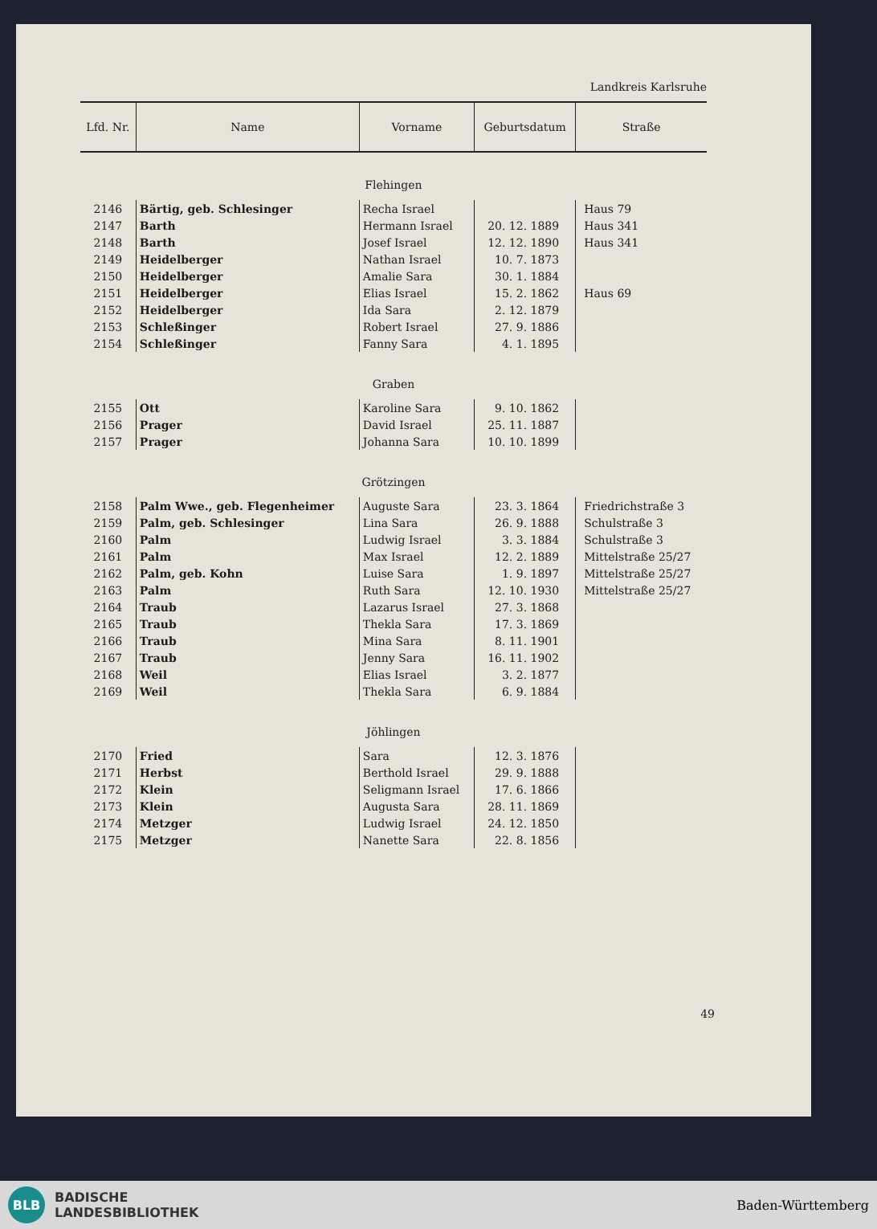Landkreis Karlsruhe
| Lfd. Nr. | Name | Vorname | Geburtsdatum | Straße |
| --- | --- | --- | --- | --- |
| Flehingen | | | | |
| 2146 | Bärtig, geb. Schlesinger | Recha Israel | | Haus 79 |
| 2147 | Barth | Hermann Israel | 20. 12. 1889 | Haus 341 |
| 2148 | Barth | Josef Israel | 12. 12. 1890 | Haus 341 |
| 2149 | Heidelberger | Nathan Israel | 10. 7. 1873 | |
| 2150 | Heidelberger | Amalie Sara | 30. 1. 1884 | |
| 2151 | Heidelberger | Elias Israel | 15. 2. 1862 | Haus 69 |
| 2152 | Heidelberger | Ida Sara | 2. 12. 1879 | |
| 2153 | Schleßinger | Robert Israel | 27. 9. 1886 | |
| 2154 | Schleßinger | Fanny Sara | 4. 1. 1895 | |
| Graben | | | | |
| 2155 | Ott | Karoline Sara | 9. 10. 1862 | |
| 2156 | Prager | David Israel | 25. 11. 1887 | |
| 2157 | Prager | Johanna Sara | 10. 10. 1899 | |
| Grötzingen | | | | |
| 2158 | Palm Wwe., geb. Flegenheimer | Auguste Sara | 23. 3. 1864 | Friedrichstraße 3 |
| 2159 | Palm, geb. Schlesinger | Lina Sara | 26. 9. 1888 | Schulstraße 3 |
| 2160 | Palm | Ludwig Israel | 3. 3. 1884 | Schulstraße 3 |
| 2161 | Palm | Max Israel | 12. 2. 1889 | Mittelstraße 25/27 |
| 2162 | Palm, geb. Kohn | Luise Sara | 1. 9. 1897 | Mittelstraße 25/27 |
| 2163 | Palm | Ruth Sara | 12. 10. 1930 | Mittelstraße 25/27 |
| 2164 | Traub | Lazarus Israel | 27. 3. 1868 | |
| 2165 | Traub | Thekla Sara | 17. 3. 1869 | |
| 2166 | Traub | Mina Sara | 8. 11. 1901 | |
| 2167 | Traub | Jenny Sara | 16. 11. 1902 | |
| 2168 | Weil | Elias Israel | 3. 2. 1877 | |
| 2169 | Weil | Thekla Sara | 6. 9. 1884 | |
| Jöhlingen | | | | |
| 2170 | Fried | Sara | 12. 3. 1876 | |
| 2171 | Herbst | Berthold Israel | 29. 9. 1888 | |
| 2172 | Klein | Seligmann Israel | 17. 6. 1866 | |
| 2173 | Klein | Augusta Sara | 28. 11. 1869 | |
| 2174 | Metzger | Ludwig Israel | 24. 12. 1850 | |
| 2175 | Metzger | Nanette Sara | 22. 8. 1856 | |
49
BLB
BADISCHE
LANDESBIBLIOTHEK
Baden-Württemberg